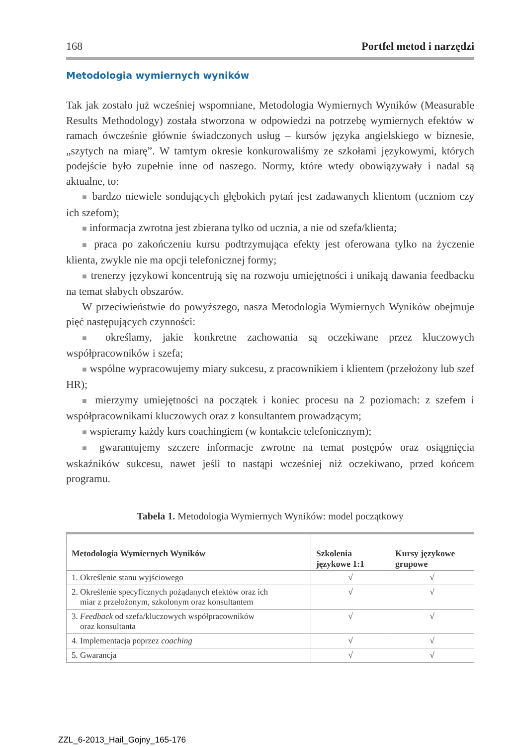168 Portfel metod i narzędzi
Metodologia wymiernych wyników
Tak jak zostało już wcześniej wspomniane, Metodologia Wymiernych Wyników (Measurable Results Methodology) została stworzona w odpowiedzi na potrzebę wymiernych efektów w ramach ówcześnie głównie świadczonych usług – kursów języka angielskiego w biznesie, „szytych na miarę”. W tamtym okresie konkurowaliśmy ze szkołami językowymi, których podejście było zupełnie inne od naszego. Normy, które wtedy obowiązywały i nadal są aktualne, to:
■ bardzo niewiele sondujących głębokich pytań jest zadawanych klientom (uczniom czy ich szefom);
■ informacja zwrotna jest zbierana tylko od ucznia, a nie od szefa/klienta;
■ praca po zakończeniu kursu podtrzymująca efekty jest oferowana tylko na życzenie klienta, zwykle nie ma opcji telefonicznej formy;
■ trenerzy językowi koncentrują się na rozwoju umiejętności i unikają dawania feedbacku na temat słabych obszarów.
W przeciwieństwie do powyższego, nasza Metodologia Wymiernych Wyników obejmuje pięć następujących czynności:
■ określamy, jakie konkretne zachowania są oczekiwane przez kluczowych współpracowników i szefa;
■ wspólne wypracowujemy miary sukcesu, z pracownikiem i klientem (przełożony lub szef HR);
■ mierzymy umiejętności na początek i koniec procesu na 2 poziomach: z szefem i współpracownikami kluczowych oraz z konsultantem prowadzącym;
■ wspieramy każdy kurs coachingiem (w kontakcie telefonicznym);
■ gwarantujemy szczere informacje zwrotne na temat postępów oraz osiągnięcia wskaźników sukcesu, nawet jeśli to nastąpi wcześniej niż oczekiwano, przed końcem programu.
Tabela 1. Metodologia Wymiernych Wyników: model początkowy
| Metodologia Wymiernych Wyników | Szkolenia językowe 1:1 | Kursy językowe grupowe |
| --- | --- | --- |
| 1. Określenie stanu wyjściowego | √ | √ |
| 2. Określenie specyficznych pożądanych efektów oraz ich miar z przełożonym, szkolonym oraz konsultantem | √ | √ |
| 3. Feedback od szefa/kluczowych współpracowników oraz konsultanta | √ | √ |
| 4. Implementacja poprzez coaching | √ | √ |
| 5. Gwarancja | √ | √ |
ZZL_6-2013_Hail_Gojny_165-176